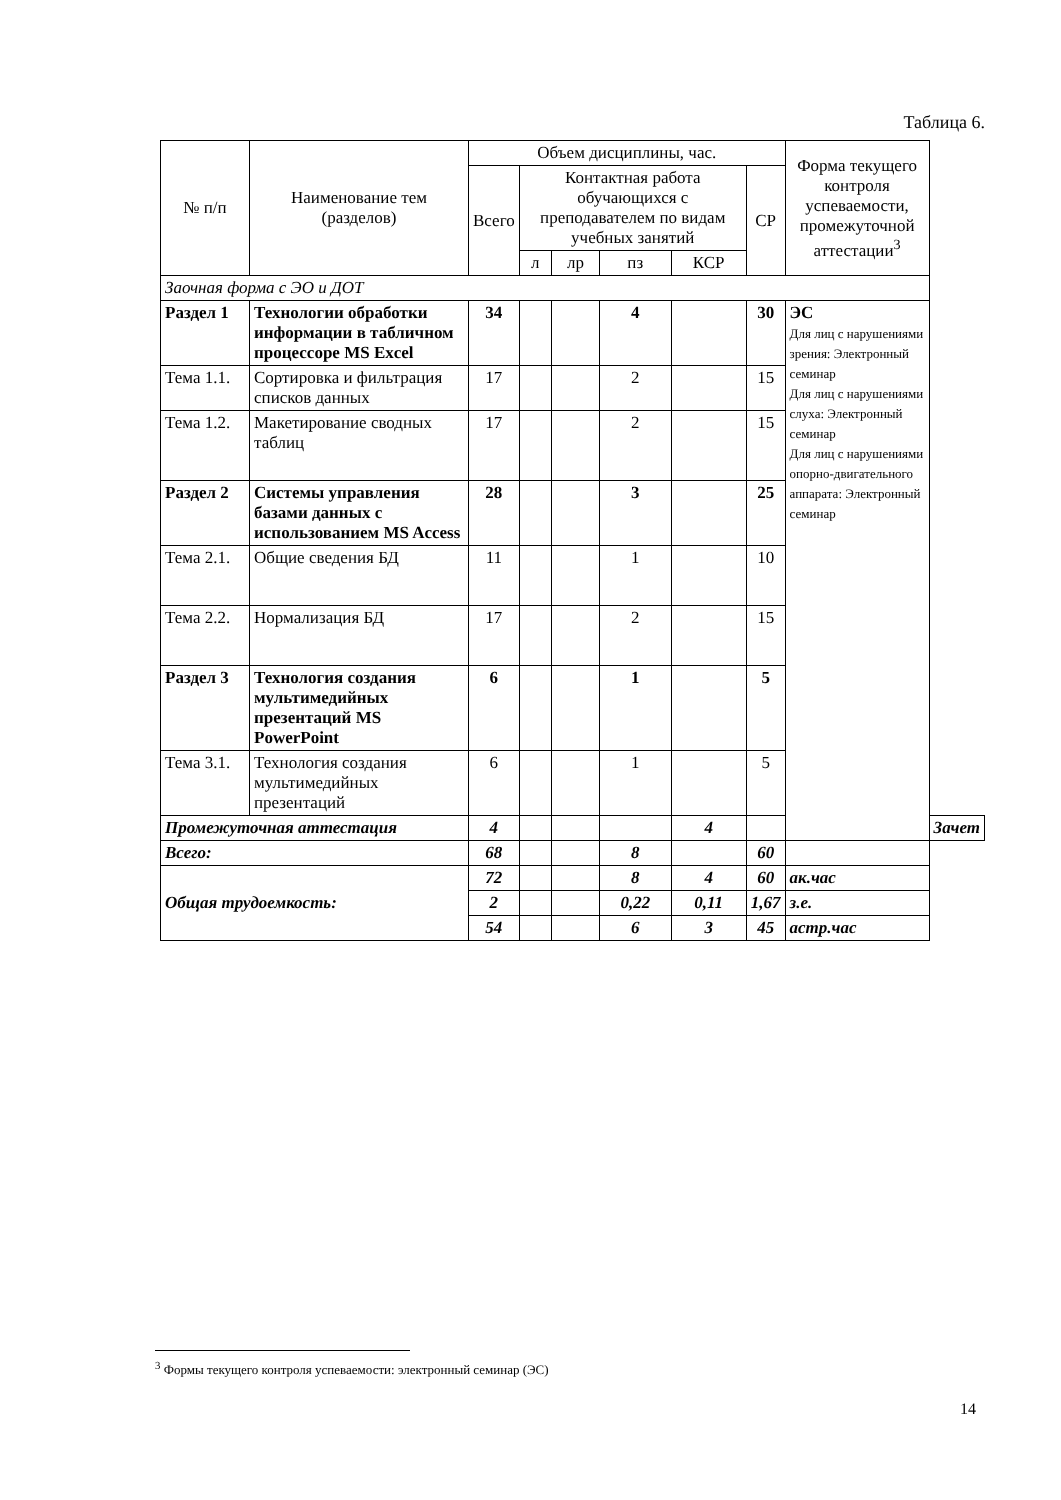Таблица 6.
| № п/п | Наименование тем (разделов) | Объем дисциплины, час. | | | | | | Форма текущего контроля успеваемости, промежуточной аттестации<sup>3</sup> | |
| --- | --- | --- | --- | --- | --- | --- | --- | --- | --- |
| | | Всего | Контактная работа обучающихся с преподавателем по видам учебных занятий | | | | СР | | |
| | | | л | лр | пз | КСР | | | |
| Заочная форма с ЭО и ДОТ | | | | | | | | | |
| Раздел 1 | Технологии обработки информации в табличном процессоре MS Excel | 34 | | | 4 | | 30 | ЭС Для лиц с нарушениями зрения: Электронный семинар Для лиц с нарушениями слуха: Электронный семинар Для лиц с нарушениями опорно-двигательного аппарата: Электронный семинар | |
| Тема 1.1. | Сортировка и фильтрация списков данных | 17 | | | 2 | | 15 | | |
| Тема 1.2. | Макетирование сводных таблиц | 17 | | | 2 | | 15 | | |
| Раздел 2 | Системы управления базами данных с использованием MS Access | 28 | | | 3 | | 25 | | |
| Тема 2.1. | Общие сведения БД | 11 | | | 1 | | 10 | | |
| Тема 2.2. | Нормализация БД | 17 | | | 2 | | 15 | | |
| Раздел 3 | Технология создания мультимедийных презентаций MS PowerPoint | 6 | | | 1 | | 5 | | |
| Тема 3.1. | Технология создания мультимедийных презентаций | 6 | | | 1 | | 5 | | |
| Промежуточная аттестация | | 4 | | | | 4 | | | Зачет |
| Всего: | | 68 | | | 8 | | 60 | | |
| Общая трудоемкость: | | 72 | | | 8 | 4 | 60 | ак.час | |
| | | 2 | | | 0,22 | 0,11 | 1,67 | з.е. | |
| | | 54 | | | 6 | 3 | 45 | астр.час | |
<sup>3</sup> Формы текущего контроля успеваемости: электронный семинар (ЭС)
14